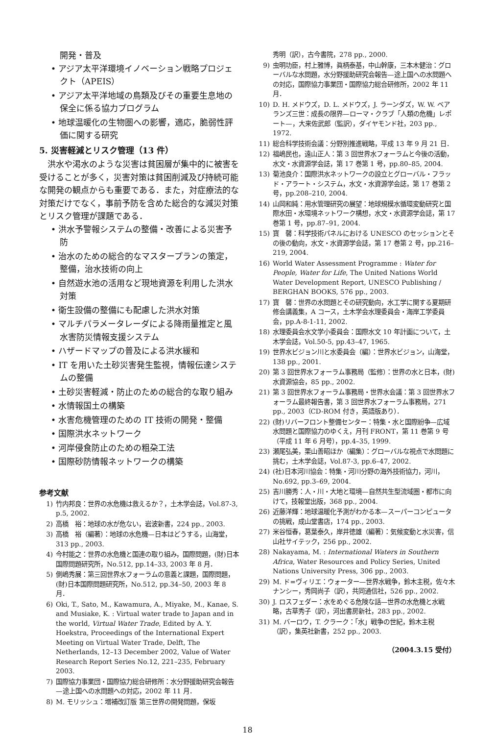開発・普及
• アジア太平洋環境イノベーション戦略プロジェクト（APEIS）
• アジア太平洋地域の鳥類及びその重要生息地の保全に係る協力プログラム
• 地球温暖化の生物圏への影響，適応，脆弱性評価に関する研究
5. 災害軽減とリスク管理（13 件）
洪水や渇水のような災害は貧困層が集中的に被害を受けることが多く，災害対策は貧困削減及び持続可能な開発の観点からも重要である．また，対症療法的な対策だけでなく，事前予防を含めた総合的な減災対策とリスク管理が課題である．
• 洪水予警報システムの整備・改善による災害予防
• 治水のための総合的なマスタープランの策定，整備，治水技術の向上
• 自然遊水池の活用など現地資源を利用した洪水対策
• 衛生設備の整備にも配慮した洪水対策
• マルチパラメータレーダによる降雨量推定と風水害防災情報支援システム
• ハザードマップの普及による洪水緩和
• IT を用いた土砂災害発生監視，情報伝達システムの整備
• 土砂災害軽減・防止のための総合的な取り組み
• 水情報国土の構築
• 水害危機管理のための IT 技術の開発・整備
• 国際洪水ネットワーク
• 河岸侵食防止のための粗朶工法
• 国際砂防情報ネットワークの構築
参考文献
1) 竹内邦良：世界の水危機は救えるか？，土木学会誌，Vol.87-3, p.5, 2002.
2) 高橋　裕：地球の水が危ない，岩波新書，224 pp., 2003.
3) 高橋　裕（編著）：地球の水危機—日本はどうする，山海堂，313 pp., 2003.
4) 今村能之：世界の水危機と国連の取り組み，国際問題，(財)日本国際問題研究所，No.512, pp.14–33, 2003 年 8 月．
5) 側嶋秀展：第三回世界水フォーラムの意義と課題，国際問題，(財)日本国際問題研究所，No.512, pp.34–50, 2003 年 8 月．
6) Oki, T., Sato, M., Kawamura, A., Miyake, M., Kanae, S. and Musiake, K. : Virtual water trade to Japan and in the world, Virtual Water Trade, Edited by A. Y. Hoekstra, Proceedings of the International Expert Meeting on Virtual Water Trade, Delft, The Netherlands, 12–13 December 2002, Value of Water Research Report Series No.12, 221–235, February 2003.
7) 国際協力事業団・国際協力総合研修所：水分野援助研究会報告—途上国への水問題への対応，2002 年 11 月．
8) M. モリッシュ：増補改訂版 第三世界の開発問題，保坂
秀明（訳），古今書院，278 pp., 2000.
9) 虫明功臣，村上雅博，眞柄泰基，中山幹康，三本木健治：グローバルな水問題，水分野援助研究会報告—途上国への水問題への対応，国際協力事業団・国際協力総合研修所，2002 年 11 月．
10) D. H. メドウズ，D. L. メドウズ，J. ラーンダズ，W. W. ベアランズ三世：成長の限界—ローマ・クラブ「人類の危機」レポート—，大来佐武郎（監訳），ダイヤモンド社，203 pp., 1972.
11) 総合科学技術会議：分野別推進戦略，平成 13 年 9 月 21 日．
12) 福嶋民也，遠山正人：第 3 回世界水フォーラムと今後の活動，水文・水資源学会誌，第 17 巻第 1 号，pp.80–85, 2004.
13) 菊池良介：国際洪水ネットワークの設立とグローバル・フラッド・アラート・システム，水文・水資源学会誌，第 17 巻第 2 号，pp.208–210, 2004.
14) 山岡和純：用水管理研究の展望：地球規模水循環変動研究と国際水田・水環境ネットワーク構想，水文・水資源学会誌，第 17 巻第 1 号，pp.87–91, 2004.
15) 寶　馨：科学技術パネルにおける UNESCO のセッションとその後の動向，水文・水資源学会誌，第 17 巻第 2 号，pp.216–219, 2004.
16) World Water Assessment Programme : Water for People, Water for Life, The United Nations World Water Development Report, UNESCO Publishing / BERGHAN BOOKS, 576 pp., 2003.
17) 寶　馨：世界の水問題とその研究動向，水工学に関する夏期研修会講義集，A コース，土木学会水理委員会・海岸工学委員会，pp.A-8-1-11, 2002.
18) 水理委員会水文学小委員会：国際水文 10 年計画について，土木学会誌，Vol.50-5, pp.43–47, 1965.
19) 世界水ビジョン川と水委員会（編）：世界水ビジョン，山海堂，138 pp., 2001.
20) 第 3 回世界水フォーラム事務局（監修）：世界の水と日本，(財)水資源協会，85 pp., 2002.
21) 第 3 回世界水フォーラム事務局・世界水会議：第 3 回世界水フォーラム最終報告書，第 3 回世界水フォーラム事務局，271 pp., 2003（CD-ROM 付き，英語版あり）．
22) (財)リバーフロント整備センター：特集・水と国際紛争—広域水問題と国際協力のゆくえ，月刊 FRONT，第 11 巻第 9 号（平成 11 年 6 月号），pp.4–35, 1999.
23) 瀬尾弘美，栗山善昭ほか（編集）：グローバルな視点で水問題に挑む，土木学会誌，Vol.87-3, pp.6–47, 2002.
24) (社)日本河川協会：特集・河川分野の海外技術協力，河川，No.692, pp.3–69, 2004.
25) 吉川勝秀：人・川・大地と環境—自然共生型流域圏・都市に向けて，技報堂出版，368 pp., 2004.
26) 近藤洋輝：地球温暖化予測がわかる本—スーパーコンピュータの挑戦，成山堂書店，174 pp., 2003.
27) 米谷恒春，葛葉泰久，岸井徳雄（編著）：気候変動と水災害，信山社サイテック，256 pp., 2002.
28) Nakayama, M. : International Waters in Southern Africa, Water Resources and Policy Series, United Nations University Press, 306 pp., 2003.
29) M. ド=ヴィリエ：ウォーター—世界水戦争，鈴木主税，佐々木ナンシー，秀岡尚子（訳），共同通信社，526 pp., 2002.
30) J. ロスフェダー：水をめぐる危険な話—世界の水危機と水戦略，古草秀子（訳），河出書房新社，283 pp., 2002.
31) M. バーロウ，T. クラーク：「水」戦争の世紀，鈴木主税（訳），集英社新書，252 pp., 2003.
（2004.3.15 受付）
18